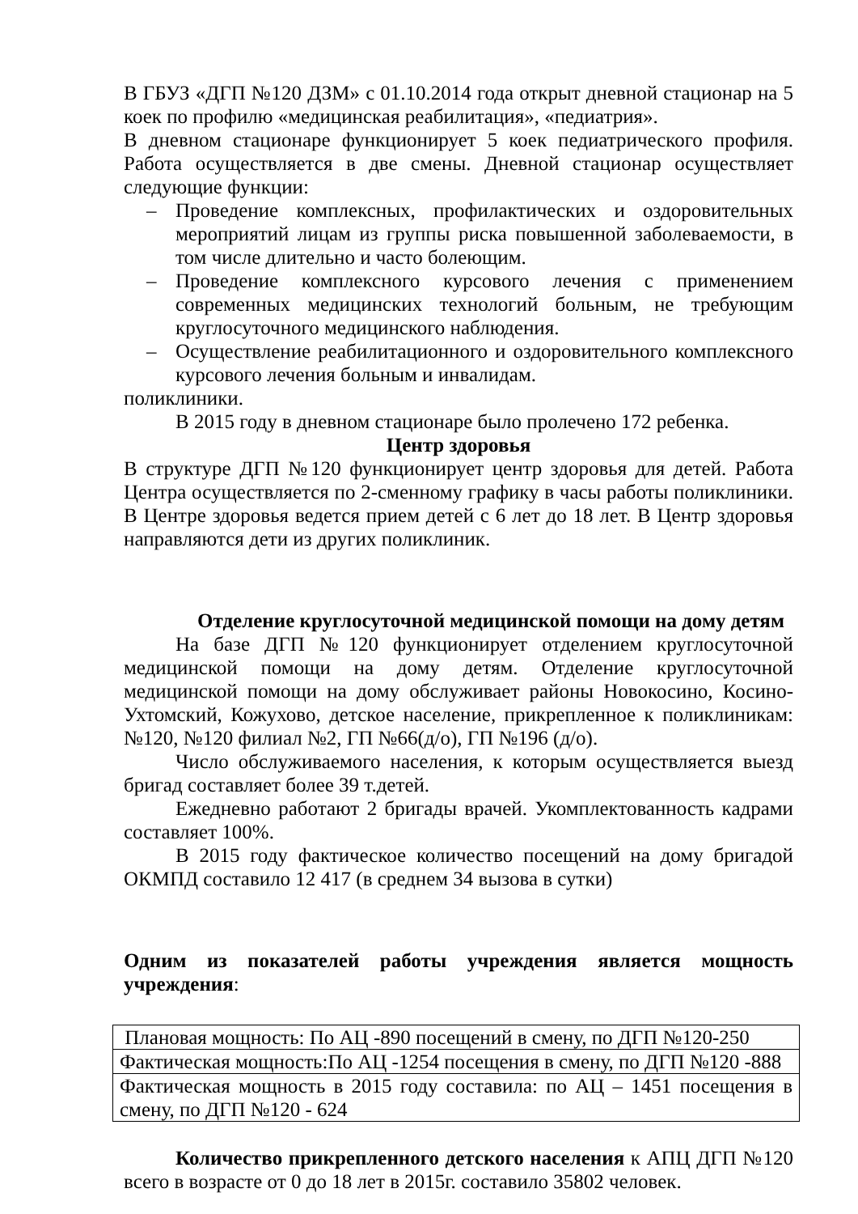В ГБУЗ «ДГП №120 ДЗМ» с 01.10.2014 года открыт дневной стационар на 5 коек по профилю «медицинская реабилитация», «педиатрия».
В дневном стационаре функционирует 5 коек педиатрического профиля. Работа осуществляется в две смены. Дневной стационар осуществляет следующие функции:
– Проведение комплексных, профилактических и оздоровительных мероприятий лицам из группы риска повышенной заболеваемости, в том числе длительно и часто болеющим.
– Проведение комплексного курсового лечения с применением современных медицинских технологий больным, не требующим круглосуточного медицинского наблюдения.
– Осуществление реабилитационного и оздоровительного комплексного курсового лечения больным и инвалидам.
поликлиники.
В 2015 году в дневном стационаре было пролечено 172 ребенка.
Центр здоровья
В структуре ДГП №120 функционирует центр здоровья для детей. Работа Центра осуществляется по 2-сменному графику в часы работы поликлиники. В Центре здоровья ведется прием детей с 6 лет до 18 лет. В Центр здоровья направляются дети из других поликлиник.
Отделение круглосуточной медицинской помощи на дому детям
На базе ДГП №120 функционирует отделением круглосуточной медицинской помощи на дому детям. Отделение круглосуточной медицинской помощи на дому обслуживает районы Новокосино, Косино-Ухтомский, Кожухово, детское население, прикрепленное к поликлиникам: №120, №120 филиал №2, ГП №66(д/о), ГП №196 (д/о).
Число обслуживаемого населения, к которым осуществляется выезд бригад составляет более 39 т.детей.
Ежедневно работают 2 бригады врачей. Укомплектованность кадрами составляет 100%.
В 2015 году фактическое количество посещений на дому бригадой ОКМПД составило 12 417 (в среднем 34 вызова в сутки)
Одним из показателей работы учреждения является мощность учреждения:
| Плановая мощность: По АЦ -890 посещений в смену, по ДГП №120-250 |
| Фактическая мощность:По АЦ -1254 посещения в смену, по ДГП №120 -888 |
| Фактическая мощность в 2015 году составила: по АЦ – 1451 посещения в смену, по ДГП №120 - 624 |
Количество прикрепленного детского населения к АПЦ ДГП №120 всего в возрасте от 0 до 18 лет в 2015г. составило 35802 человек.